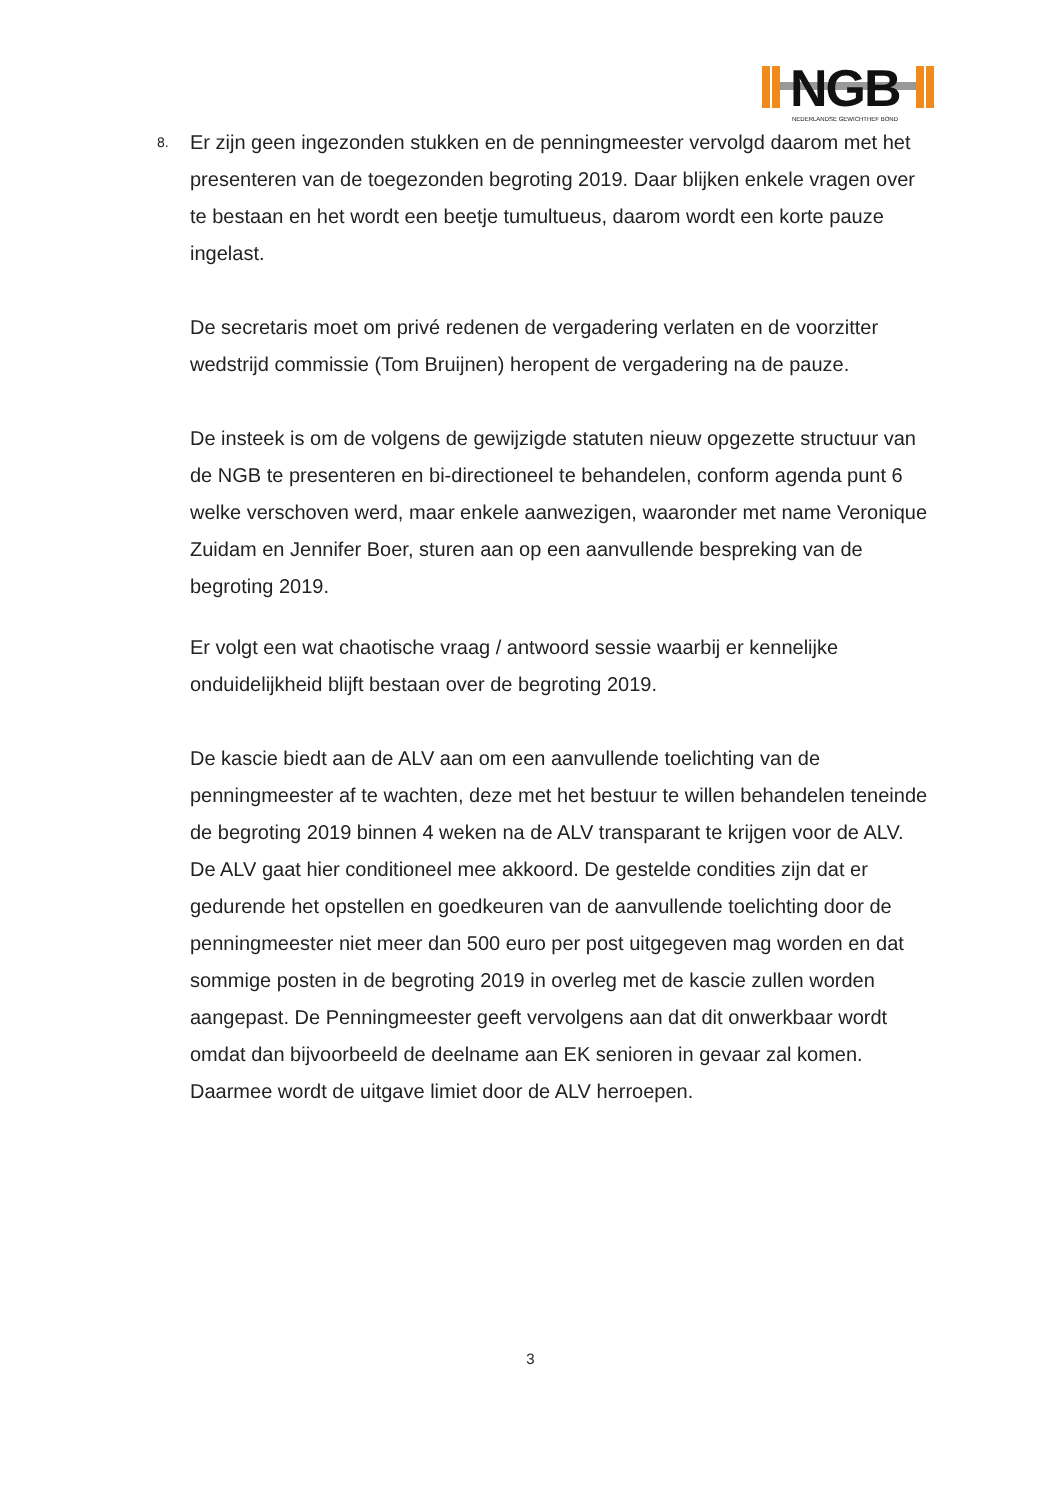NGB NEDERLANDSE GEWICHTHEF BOND
8.
Er zijn geen ingezonden stukken en de penningmeester vervolgd daarom met het presenteren van de toegezonden begroting 2019. Daar blijken enkele vragen over te bestaan en het wordt een beetje tumultueus, daarom wordt een korte pauze ingelast.
De secretaris moet om privé redenen de vergadering verlaten en de voorzitter wedstrijd commissie (Tom Bruijnen) heropent de vergadering na de pauze.
De insteek is om de volgens de gewijzigde statuten nieuw opgezette structuur van de NGB te presenteren en bi-directioneel te behandelen, conform agenda punt 6 welke verschoven werd, maar enkele aanwezigen, waaronder met name Veronique Zuidam en Jennifer Boer, sturen aan op een aanvullende bespreking van de begroting 2019.
Er volgt een wat chaotische vraag / antwoord sessie waarbij er kennelijke onduidelijkheid blijft bestaan over de begroting 2019.
De kascie biedt aan de ALV aan om een aanvullende toelichting van de penningmeester af te wachten, deze met het bestuur te willen behandelen teneinde de begroting 2019 binnen 4 weken na de ALV transparant te krijgen voor de ALV.
De ALV gaat hier conditioneel mee akkoord. De gestelde condities zijn dat er gedurende het opstellen en goedkeuren van de aanvullende toelichting door de penningmeester niet meer dan 500 euro per post uitgegeven mag worden en dat sommige posten in de begroting 2019 in overleg met de kascie zullen worden aangepast. De Penningmeester geeft vervolgens aan dat dit onwerkbaar wordt omdat dan bijvoorbeeld de deelname aan EK senioren in gevaar zal komen. Daarmee wordt de uitgave limiet door de ALV herroepen.
3